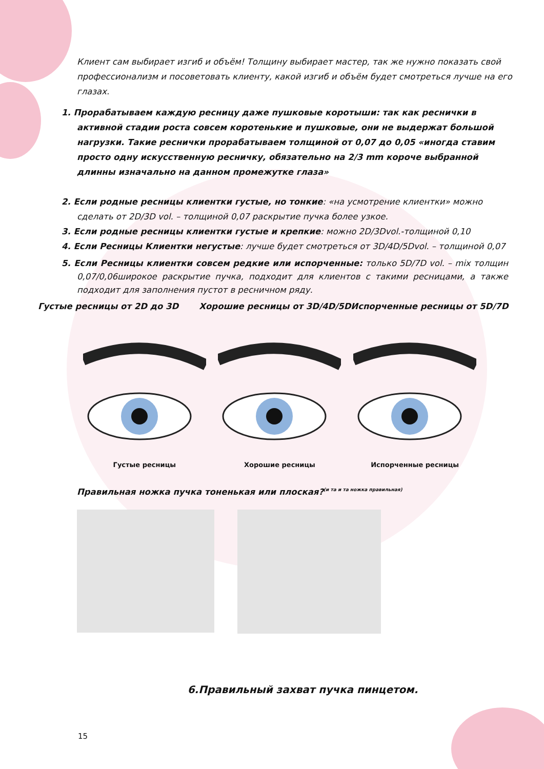Клиент сам выбирает изгиб и объём! Толщину выбирает мастер, так же нужно показать свой профессионализм и посоветовать клиенту, какой изгиб и объём будет смотреться лучше на его глазах.
1. Прорабатываем каждую ресницу даже пушковые коротыши: так как реснички в активной стадии роста совсем коротенькие и пушковые, они не выдержат большой нагрузки. Такие реснички прорабатываем толщиной от 0,07 до 0,05 «иногда ставим просто одну искусственную ресничку, обязательно на 2/3 mm короче выбранной длинны изначально на данном промежутке глаза»
2. Если родные ресницы клиентки густые, но тонкие: «на усмотрение клиентки» можно сделать от 2D/3D vol. – толщиной 0,07 раскрытие пучка более узкое.
3. Если родные ресницы клиентки густые и крепкие: можно 2D/3Dvol.-толщиной 0,10
4. Если Ресницы Клиентки негустые: лучше будет смотреться от 3D/4D/5Dvol. – толщиной 0,07
5. Если Ресницы клиентки совсем редкие или испорченные: только 5D/7D vol. – mix толщин 0,07/0,06широкое раскрытие пучка, подходит для клиентов с такими ресницами, а также подходит для заполнения пустот в ресничном ряду.
Густые ресницы от 2D до 3D Хорошие ресницы от 3D/4D/5DИспорченные ресницы от 5D/7D
Густые ресницы
Хорошие ресницы
Испорченные ресницы
Правильная ножка пучка тоненькая или плоская?<sup>(и та и та ножка правильная)</sup>
6.Правильный захват пучка пинцетом.
15